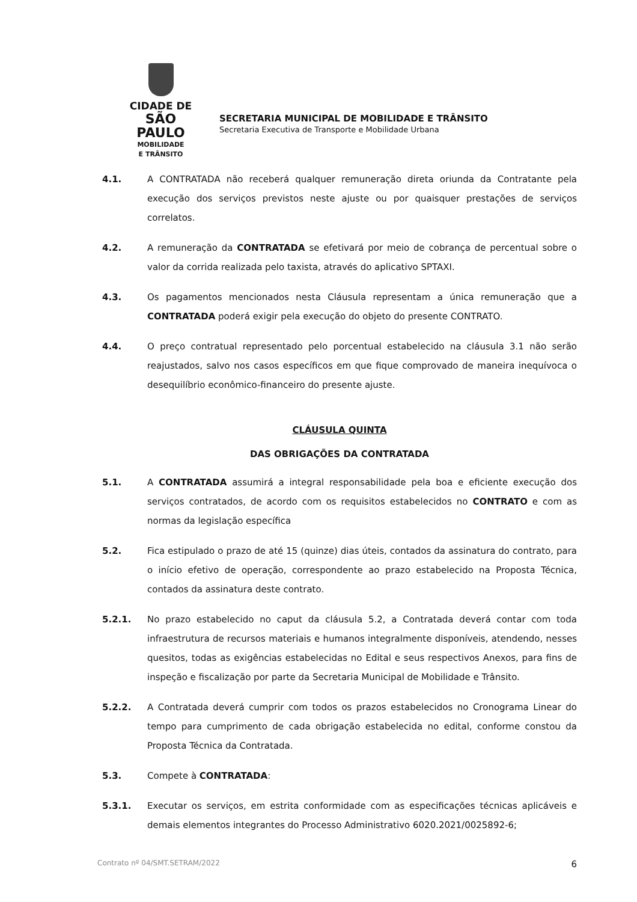CIDADE DE
SÃO PAULO
MOBILIDADE
E TRÂNSITO
SECRETARIA MUNICIPAL DE MOBILIDADE E TRÂNSITO
Secretaria Executiva de Transporte e Mobilidade Urbana
4.1. A CONTRATADA não receberá qualquer remuneração direta oriunda da Contratante pela execução dos serviços previstos neste ajuste ou por quaisquer prestações de serviços correlatos.
4.2. A remuneração da CONTRATADA se efetivará por meio de cobrança de percentual sobre o valor da corrida realizada pelo taxista, através do aplicativo SPTAXI.
4.3. Os pagamentos mencionados nesta Cláusula representam a única remuneração que a CONTRATADA poderá exigir pela execução do objeto do presente CONTRATO.
4.4. O preço contratual representado pelo porcentual estabelecido na cláusula 3.1 não serão reajustados, salvo nos casos específicos em que fique comprovado de maneira inequívoca o desequilíbrio econômico-financeiro do presente ajuste.
CLÁUSULA QUINTA
DAS OBRIGAÇÕES DA CONTRATADA
5.1. A CONTRATADA assumirá a integral responsabilidade pela boa e eficiente execução dos serviços contratados, de acordo com os requisitos estabelecidos no CONTRATO e com as normas da legislação específica
5.2. Fica estipulado o prazo de até 15 (quinze) dias úteis, contados da assinatura do contrato, para o início efetivo de operação, correspondente ao prazo estabelecido na Proposta Técnica, contados da assinatura deste contrato.
5.2.1. No prazo estabelecido no caput da cláusula 5.2, a Contratada deverá contar com toda infraestrutura de recursos materiais e humanos integralmente disponíveis, atendendo, nesses quesitos, todas as exigências estabelecidas no Edital e seus respectivos Anexos, para fins de inspeção e fiscalização por parte da Secretaria Municipal de Mobilidade e Trânsito.
5.2.2. A Contratada deverá cumprir com todos os prazos estabelecidos no Cronograma Linear do tempo para cumprimento de cada obrigação estabelecida no edital, conforme constou da Proposta Técnica da Contratada.
5.3. Compete à CONTRATADA:
5.3.1. Executar os serviços, em estrita conformidade com as especificações técnicas aplicáveis e demais elementos integrantes do Processo Administrativo 6020.2021/0025892-6;
Contrato nº 04/SMT.SETRAM/2022 6